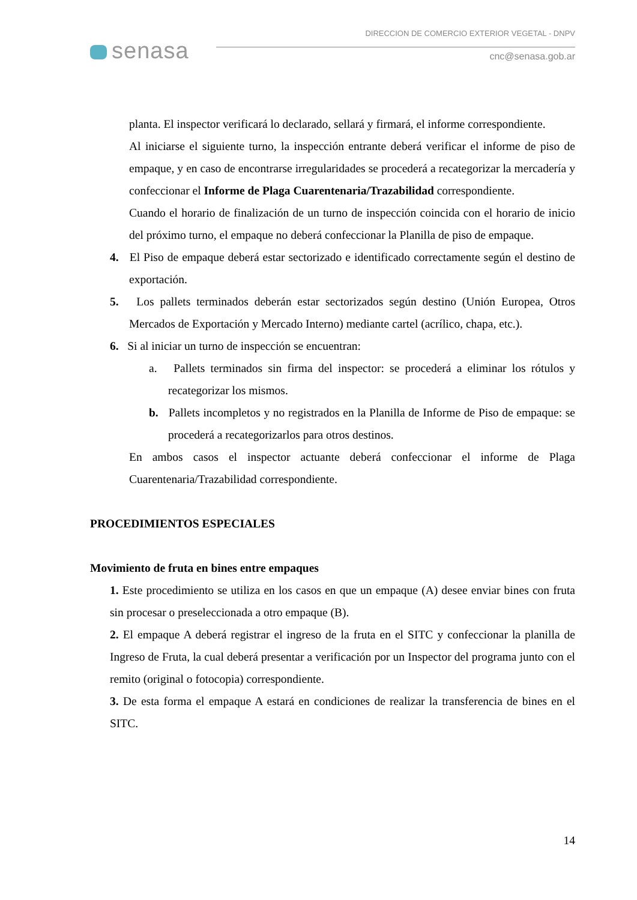senasa
DIRECCION DE COMERCIO EXTERIOR VEGETAL - DNPV
cnc@senasa.gob.ar
planta. El inspector verificará lo declarado, sellará y firmará, el informe correspondiente.
Al iniciarse el siguiente turno, la inspección entrante deberá verificar el informe de piso de empaque, y en caso de encontrarse irregularidades se procederá a recategorizar la mercadería y confeccionar el Informe de Plaga Cuarentenaria/Trazabilidad correspondiente.
Cuando el horario de finalización de un turno de inspección coincida con el horario de inicio del próximo turno, el empaque no deberá confeccionar la Planilla de piso de empaque.
4. El Piso de empaque deberá estar sectorizado e identificado correctamente según el destino de exportación.
5. Los pallets terminados deberán estar sectorizados según destino (Unión Europea, Otros Mercados de Exportación y Mercado Interno) mediante cartel (acrílico, chapa, etc.).
6. Si al iniciar un turno de inspección se encuentran:
a. Pallets terminados sin firma del inspector: se procederá a eliminar los rótulos y recategorizar los mismos.
b. Pallets incompletos y no registrados en la Planilla de Informe de Piso de empaque: se procederá a recategorizarlos para otros destinos.
En ambos casos el inspector actuante deberá confeccionar el informe de Plaga Cuarentenaria/Trazabilidad correspondiente.
PROCEDIMIENTOS ESPECIALES
Movimiento de fruta en bines entre empaques
1. Este procedimiento se utiliza en los casos en que un empaque (A) desee enviar bines con fruta sin procesar o preseleccionada a otro empaque (B).
2. El empaque A deberá registrar el ingreso de la fruta en el SITC y confeccionar la planilla de Ingreso de Fruta, la cual deberá presentar a verificación por un Inspector del programa junto con el remito (original o fotocopia) correspondiente.
3. De esta forma el empaque A estará en condiciones de realizar la transferencia de bines en el SITC.
14